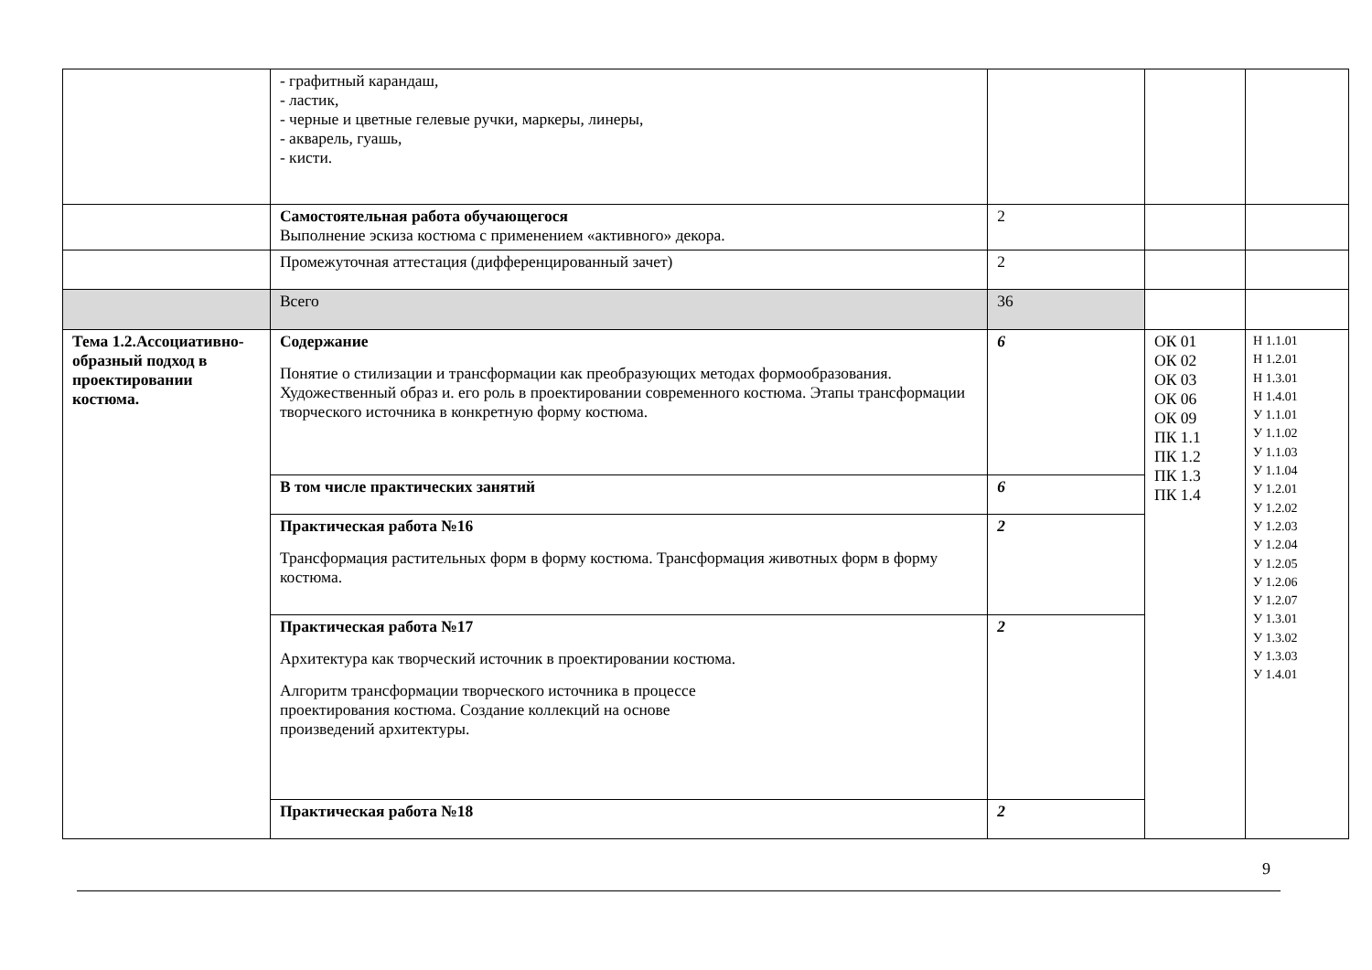| | - графитный карандаш, - ластик, - черные и цветные гелевые ручки, маркеры, линеры, - акварель, гуашь, - кисти. | | | |
| | Самостоятельная работа обучающегося Выполнение эскиза костюма с применением «активного» декора. | 2 | | |
| | Промежуточная аттестация (дифференцированный зачет) | 2 | | |
| | Всего | 36 | | |
| Тема 1.2.Ассоциативно-образный подход в проектировании костюма. | Содержание Понятие о стилизации и трансформации как преобразующих методах формообразования. Художественный образ и. его роль в проектировании современного костюма. Этапы трансформации творческого источника в конкретную форму костюма. | 6 | ОК 01 ОК 02 ОК 03 ОК 06 ОК 09 ПК 1.1 ПК 1.2 ПК 1.3 ПК 1.4 | Н 1.1.01 Н 1.2.01 Н 1.3.01 Н 1.4.01 У 1.1.01 У 1.1.02 У 1.1.03 У 1.1.04 У 1.2.01 У 1.2.02 У 1.2.03 У 1.2.04 У 1.2.05 У 1.2.06 У 1.2.07 У 1.3.01 У 1.3.02 У 1.3.03 У 1.4.01 |
| | В том числе практических занятий | 6 | | |
| | Практическая работа №16 Трансформация растительных форм в форму костюма. Трансформация животных форм в форму костюма. | 2 | | |
| | Практическая работа №17 Архитектура как творческий источник в проектировании костюма. Алгоритм трансформации творческого источника в процессе проектирования костюма. Создание коллекций на основе произведений архитектуры. | 2 | | |
| | Практическая работа №18 | 2 | | |
9